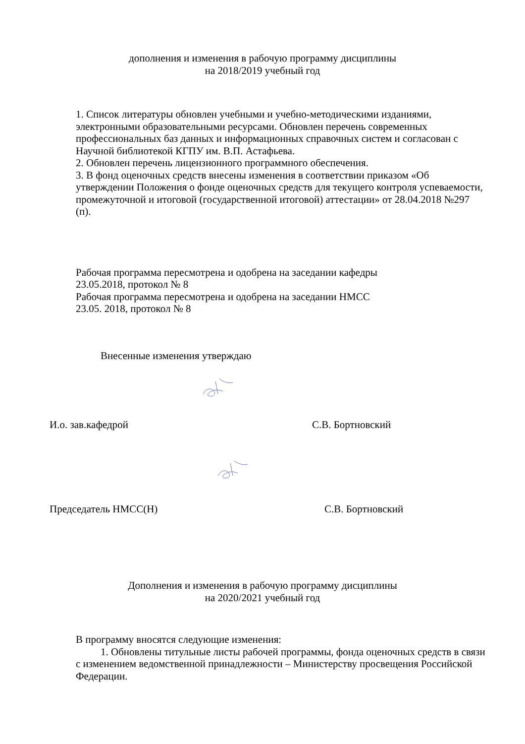дополнения и изменения в рабочую программу дисциплины
на 2018/2019 учебный год
1. Список литературы обновлен учебными и учебно-методическими изданиями, электронными образовательными ресурсами. Обновлен перечень современных профессиональных баз данных и информационных справочных систем и согласован с Научной библиотекой КГПУ им. В.П. Астафьева.
2. Обновлен перечень лицензионного программного обеспечения.
3. В фонд оценочных средств внесены изменения в соответствии приказом «Об утверждении Положения о фонде оценочных средств для текущего контроля успеваемости, промежуточной и итоговой (государственной итоговой) аттестации» от 28.04.2018 №297 (п).
Рабочая программа пересмотрена и одобрена на заседании кафедры
23.05.2018, протокол № 8
Рабочая программа пересмотрена и одобрена на заседании НМСС
23.05. 2018, протокол № 8
Внесенные изменения утверждаю
И.о. зав.кафедрой С.В. Бортновский
Председатель НМСС(Н) С.В. Бортновский
Дополнения и изменения в рабочую программу дисциплины
на 2020/2021 учебный год
В программу вносятся следующие изменения:
1. Обновлены титульные листы рабочей программы, фонда оценочных средств в связи с изменением ведомственной принадлежности – Министерству просвещения Российской Федерации.